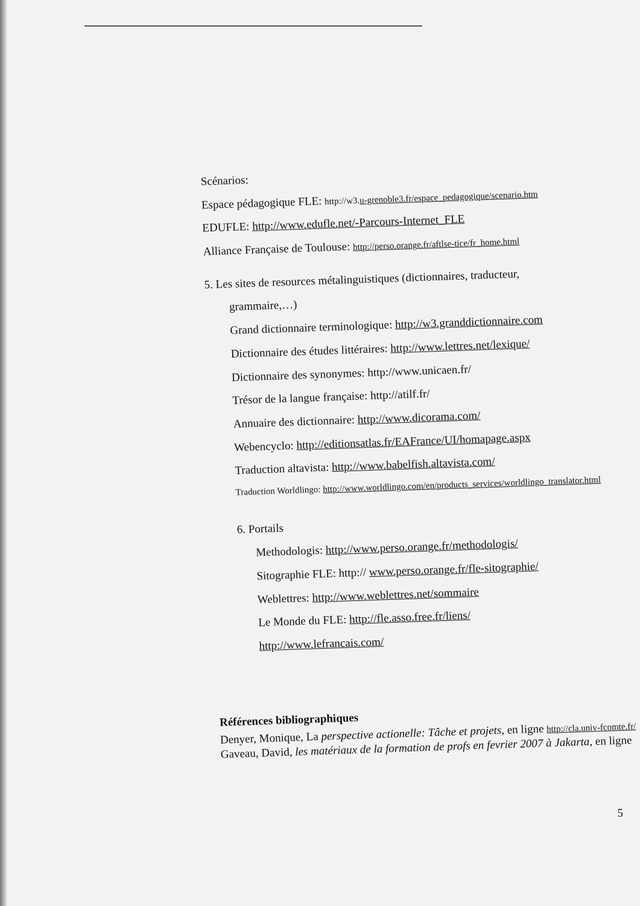Scénarios:
Espace pédagogique FLE: http://w3.u-grenoble3.fr/espace_pedagogique/scenario.htm
EDUFLE: http://www.edufle.net/-Parcours-Internet_FLE
Alliance Française de Toulouse: http://perso.orange.fr/aftlse-tice/fr_home.html
5. Les sites de resources métalinguistiques (dictionnaires, traducteur,
grammaire,…)
Grand dictionnaire terminologique: http://w3.granddictionnaire.com
Dictionnaire des études littéraires: http://www.lettres.net/lexique/
Dictionnaire des synonymes: http://www.unicaen.fr/
Trésor de la langue française: http://atilf.fr/
Annuaire des dictionnaire: http://www.dicorama.com/
Webencyclo: http://editionsatlas.fr/EAFrance/UI/homapage.aspx
Traduction altavista: http://www.babelfish.altavista.com/
Traduction Worldlingo: http://www.worldlingo.com/en/products_services/worldlingo_translator.html
6. Portails
Methodologis: http://www.perso.orange.fr/methodologis/
Sitographie FLE: http:// www.perso.orange.fr/fle-sitographie/
Weblettres: http://www.weblettres.net/sommaire
Le Monde du FLE: http://fle.asso.free.fr/liens/
http://www.lefrancais.com/
Références bibliographiques
Denyer, Monique, La perspective actionelle: Tâche et projets, en ligne http://cla.univ-fcomte.fr/ Gaveau, David, les matériaux de la formation de profs en fevrier 2007 à Jakarta, en ligne
5